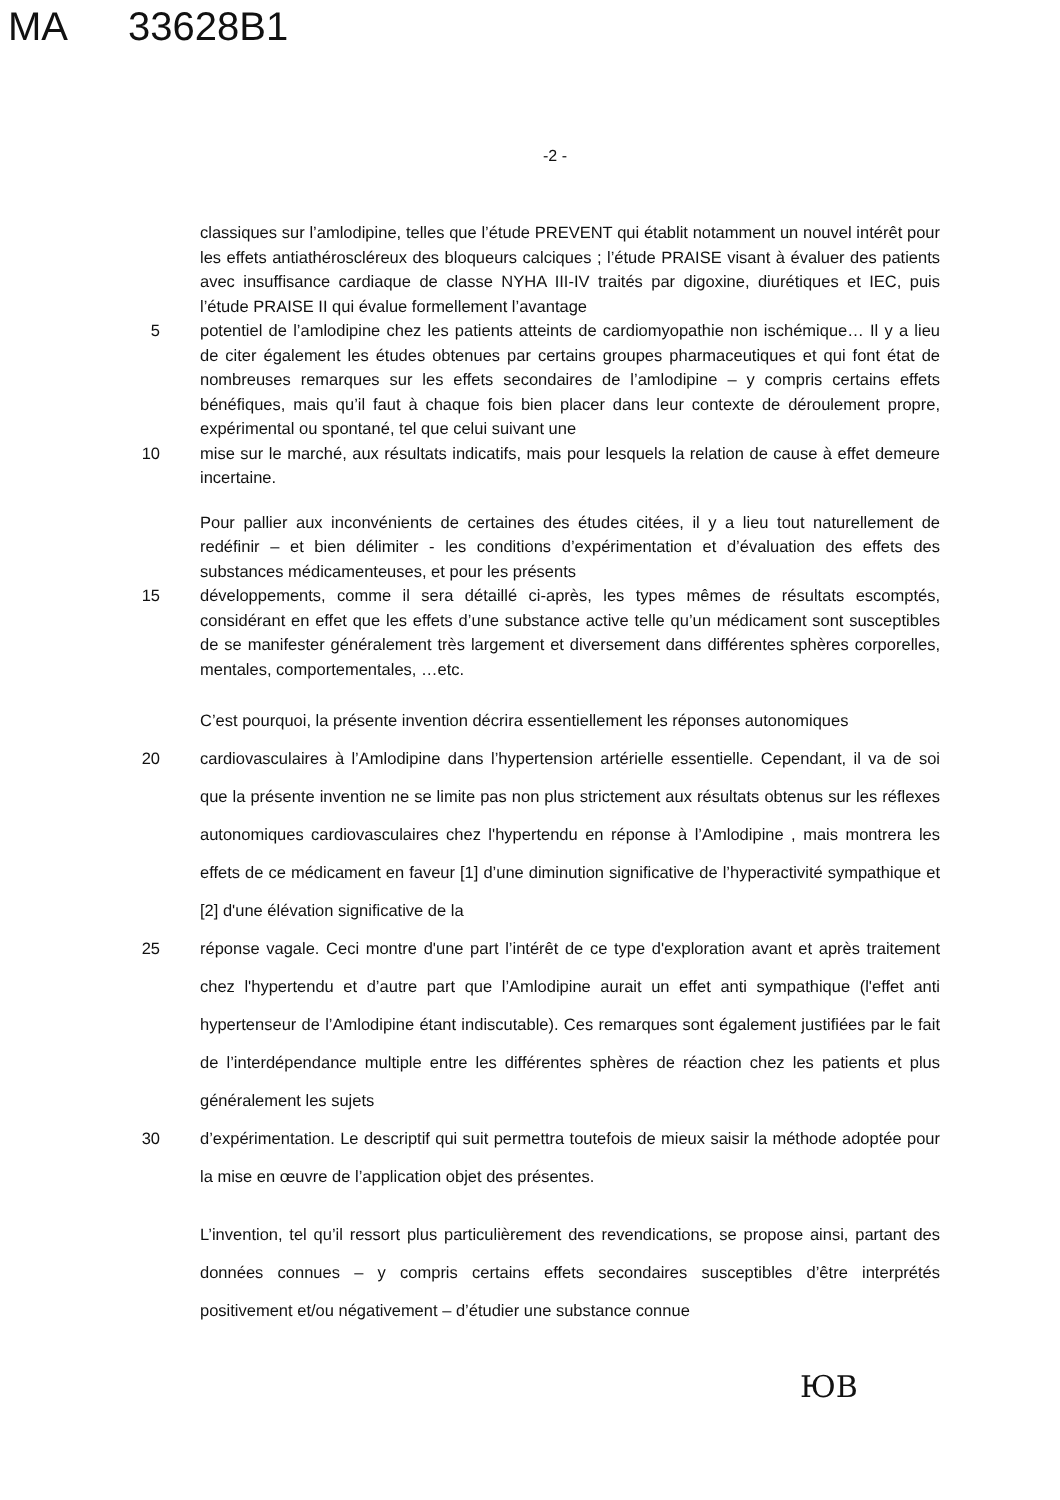MA 33628B1
-2 -
classiques sur l’amlodipine, telles que l’étude PREVENT qui établit notamment un nouvel intérêt pour les effets antiathéroscléreux des bloqueurs calciques ; l’étude PRAISE visant à évaluer des patients avec insuffisance cardiaque de classe NYHA III-IV traités par digoxine, diurétiques et IEC, puis l’étude PRAISE II qui évalue formellement l’avantage
5 potentiel de l’amlodipine chez les patients atteints de cardiomyopathie non ischémique… Il y a lieu de citer également les études obtenues par certains groupes pharmaceutiques et qui font état de nombreuses remarques sur les effets secondaires de l’amlodipine – y compris certains effets bénéfiques, mais qu’il faut à chaque fois bien placer dans leur contexte de déroulement propre, expérimental ou spontané, tel que celui suivant une
10 mise sur le marché, aux résultats indicatifs, mais pour lesquels la relation de cause à effet demeure incertaine.
Pour pallier aux inconvénients de certaines des études citées, il y a lieu tout naturellement de redéfinir – et bien délimiter - les conditions d’expérimentation et d’évaluation des effets des substances médicamenteuses, et pour les présents
15 développements, comme il sera détaillé ci-après, les types mêmes de résultats escomptés, considérant en effet que les effets d’une substance active telle qu’un médicament sont susceptibles de se manifester généralement très largement et diversement dans différentes sphères corporelles, mentales, comportementales, …etc.
C’est pourquoi, la présente invention décrira essentiellement les réponses autonomiques
20 cardiovasculaires à l’Amlodipine dans l’hypertension artérielle essentielle. Cependant, il va de soi que la présente invention ne se limite pas non plus strictement aux résultats obtenus sur les réflexes autonomiques cardiovasculaires chez l'hypertendu en réponse à l’Amlodipine , mais montrera les effets de ce médicament en faveur [1] d’une diminution significative de l’hyperactivité sympathique et [2] d'une élévation significative de la
25 réponse vagale. Ceci montre d'une part l’intérêt de ce type d'exploration avant et après traitement chez l'hypertendu et d’autre part que l’Amlodipine aurait un effet anti sympathique (l'effet anti hypertenseur de l’Amlodipine étant indiscutable). Ces remarques sont également justifiées par le fait de l’interdépendance multiple entre les différentes sphères de réaction chez les patients et plus généralement les sujets
30 d’expérimentation. Le descriptif qui suit permettra toutefois de mieux saisir la méthode adoptée pour la mise en œuvre de l’application objet des présentes.
L’invention, tel qu’il ressort plus particulièrement des revendications, se propose ainsi, partant des données connues – y compris certains effets secondaires susceptibles d’être interprétés positivement et/ou négativement – d’étudier une substance connue
ЮB